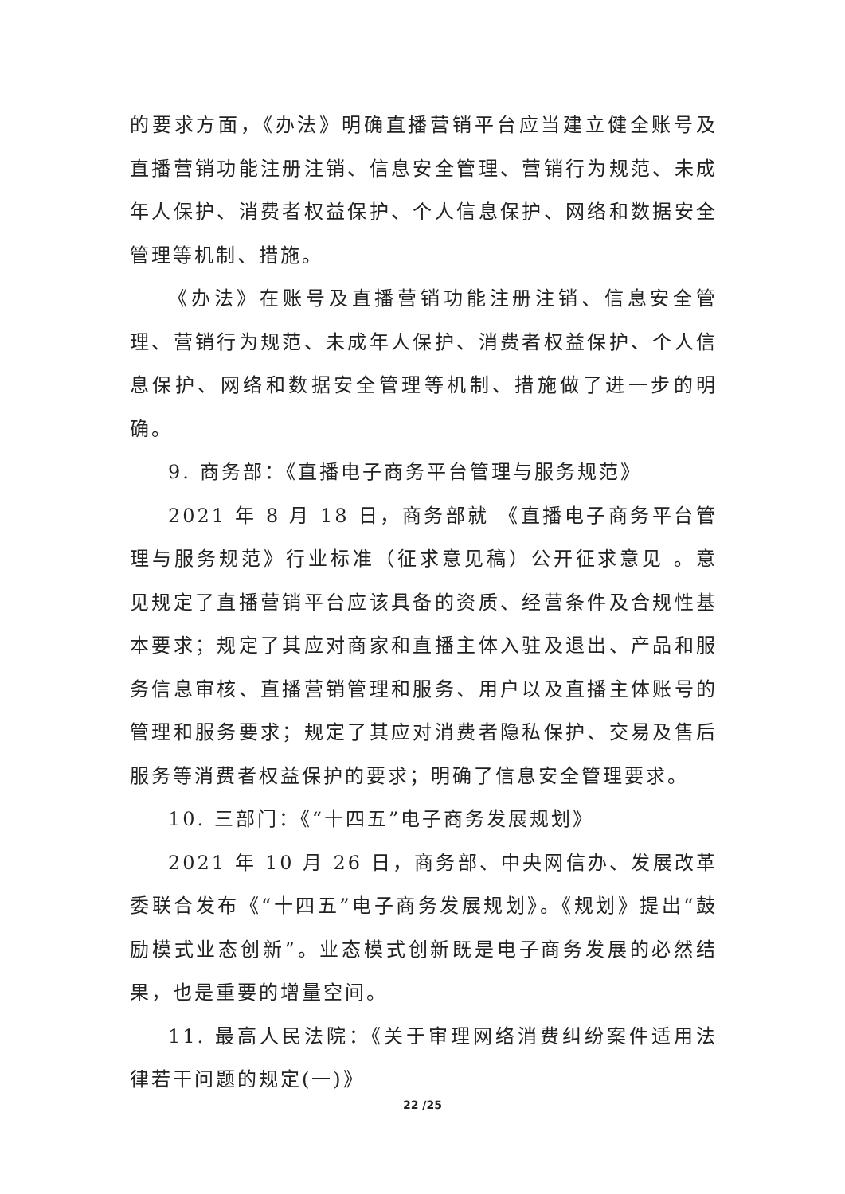的要求方面，《办法》明确直播营销平台应当建立健全账号及直播营销功能注册注销、信息安全管理、营销行为规范、未成年人保护、消费者权益保护、个人信息保护、网络和数据安全管理等机制、措施。
《办法》在账号及直播营销功能注册注销、信息安全管理、营销行为规范、未成年人保护、消费者权益保护、个人信息保护、网络和数据安全管理等机制、措施做了进一步的明确。
9. 商务部：《直播电子商务平台管理与服务规范》
2021 年 8 月 18 日，商务部就 《直播电子商务平台管理与服务规范》行业标准（征求意见稿）公开征求意见 。意见规定了直播营销平台应该具备的资质、经营条件及合规性基本要求；规定了其应对商家和直播主体入驻及退出、产品和服务信息审核、直播营销管理和服务、用户以及直播主体账号的管理和服务要求；规定了其应对消费者隐私保护、交易及售后服务等消费者权益保护的要求；明确了信息安全管理要求。
10. 三部门：《“十四五”电子商务发展规划》
2021 年 10 月 26 日，商务部、中央网信办、发展改革委联合发布《“十四五”电子商务发展规划》。《规划》提出“鼓励模式业态创新”。业态模式创新既是电子商务发展的必然结果，也是重要的增量空间。
11. 最高人民法院：《关于审理网络消费纠纷案件适用法律若干问题的规定(一)》
22 /25